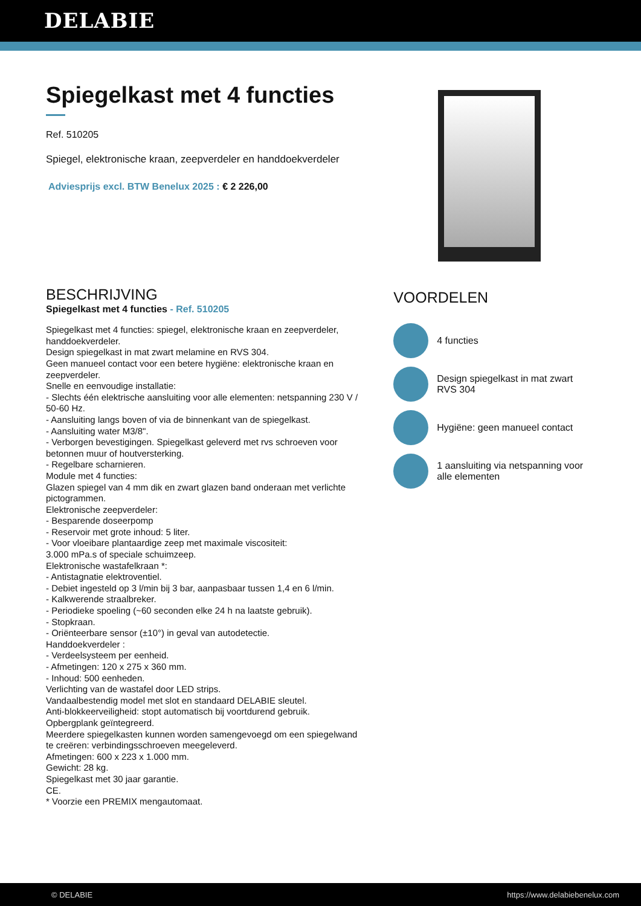DELABIE
Spiegelkast met 4 functies
Ref. 510205
Spiegel, elektronische kraan, zeepverdeler en handdoekverdeler
Adviesprijs excl. BTW Benelux 2025 : € 2 226,00
BESCHRIJVING
Spiegelkast met 4 functies - Ref. 510205
Spiegelkast met 4 functies: spiegel, elektronische kraan en zeepverdeler, handdoekverdeler.
Design spiegelkast in mat zwart melamine en RVS 304.
Geen manueel contact voor een betere hygiëne: elektronische kraan en zeepverdeler.
Snelle en eenvoudige installatie:
- Slechts één elektrische aansluiting voor alle elementen: netspanning 230 V / 50-60 Hz.
- Aansluiting langs boven of via de binnenkant van de spiegelkast.
- Aansluiting water M3/8".
- Verborgen bevestigingen. Spiegelkast geleverd met rvs schroeven voor betonnen muur of houtversterking.
- Regelbare scharnieren.
Module met 4 functies:
Glazen spiegel van 4 mm dik en zwart glazen band onderaan met verlichte pictogrammen.
Elektronische zeepverdeler:
- Besparende doseerpomp
- Reservoir met grote inhoud: 5 liter.
- Voor vloeibare plantaardige zeep met maximale viscositeit:
3.000 mPa.s of speciale schuimzeep.
Elektronische wastafelkraan *:
- Antistagnatie elektroventiel.
- Debiet ingesteld op 3 l/min bij 3 bar, aanpasbaar tussen 1,4 en 6 l/min.
- Kalkwerende straalbreker.
- Periodieke spoeling (~60 seconden elke 24 h na laatste gebruik).
- Stopkraan.
- Oriënteerbare sensor (±10°) in geval van autodetectie.
Handdoekverdeler :
- Verdeelsysteem per eenheid.
- Afmetingen: 120 x 275 x 360 mm.
- Inhoud: 500 eenheden.
Verlichting van de wastafel door LED strips.
Vandaalbestendig model met slot en standaard DELABIE sleutel.
Anti-blokkeerveiligheid: stopt automatisch bij voortdurend gebruik.
Opbergplank geïntegreerd.
Meerdere spiegelkasten kunnen worden samengevoegd om een spiegelwand te creëren: verbindingsschroeven meegeleverd.
Afmetingen: 600 x 223 x 1.000 mm.
Gewicht: 28 kg.
Spiegelkast met 30 jaar garantie.
CE.
* Voorzie een PREMIX mengautomaat.
VOORDELEN
4 functies
Design spiegelkast in mat zwart RVS 304
Hygiëne: geen manueel contact
1 aansluiting via netspanning voor alle elementen
© DELABIE https://www.delabiebenelux.com